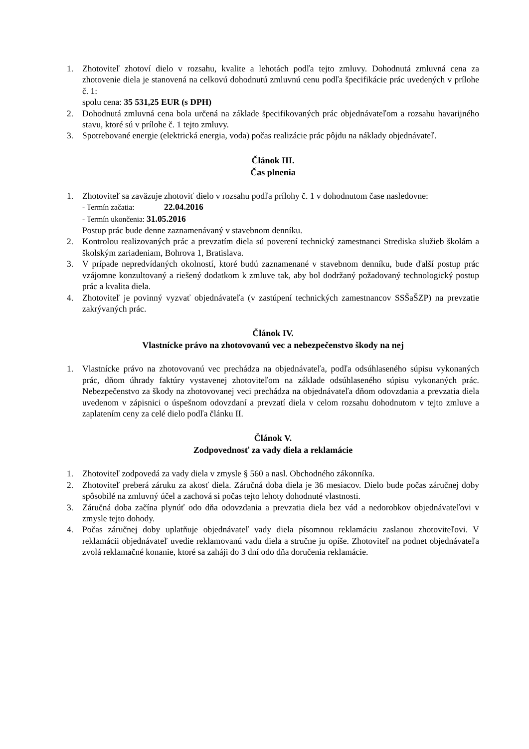1. Zhotoviteľ zhotoví dielo v rozsahu, kvalite a lehotách podľa tejto zmluvy. Dohodnutá zmluvná cena za zhotovenie diela je stanovená na celkovú dohodnutú zmluvnú cenu podľa špecifikácie prác uvedených v prílohe č. 1:
spolu cena: 35 531,25 EUR (s DPH)
2. Dohodnutá zmluvná cena bola určená na základe špecifikovaných prác objednávateľom a rozsahu havarijného stavu, ktoré sú v prílohe č. 1 tejto zmluvy.
3. Spotrebované energie (elektrická energia, voda) počas realizácie prác pôjdu na náklady objednávateľ.
Článok III.
Čas plnenia
1. Zhotoviteľ sa zaväzuje zhotoviť dielo v rozsahu podľa prílohy č. 1 v dohodnutom čase nasledovne:
- Termín začatia: 22.04.2016
- Termín ukončenia: 31.05.2016
Postup prác bude denne zaznamenávaný v stavebnom denníku.
2. Kontrolou realizovaných prác a prevzatím diela sú poverení technický zamestnanci Strediska služieb školám a školským zariadeniam, Bohrova 1, Bratislava.
3. V prípade nepredvídaných okolností, ktoré budú zaznamenané v stavebnom denníku, bude ďalší postup prác vzájomne konzultovaný a riešený dodatkom k zmluve tak, aby bol dodržaný požadovaný technologický postup prác a kvalita diela.
4. Zhotoviteľ je povinný vyzvať objednávateľa (v zastúpení technických zamestnancov SSŠaŠZP) na prevzatie zakrývaných prác.
Článok IV.
Vlastnícke právo na zhotovovanú vec a nebezpečenstvo škody na nej
1. Vlastnícke právo na zhotovovanú vec prechádza na objednávateľa, podľa odsúhlaseného súpisu vykonaných prác, dňom úhrady faktúry vystavenej zhotoviteľom na základe odsúhlaseného súpisu vykonaných prác. Nebezpečenstvo za škody na zhotovovanej veci prechádza na objednávateľa dňom odovzdania a prevzatia diela uvedenom v zápisnici o úspešnom odovzdaní a prevzatí diela v celom rozsahu dohodnutom v tejto zmluve a zaplatením ceny za celé dielo podľa článku II.
Článok V.
Zodpovednosť za vady diela a reklamácie
1. Zhotoviteľ zodpovedá za vady diela v zmysle § 560 a nasl. Obchodného zákonníka.
2. Zhotoviteľ preberá záruku za akosť diela. Záručná doba diela je 36 mesiacov. Dielo bude počas záručnej doby spôsobilé na zmluvný účel a zachová si počas tejto lehoty dohodnuté vlastnosti.
3. Záručná doba začína plynúť odo dňa odovzdania a prevzatia diela bez vád a nedorobkov objednávateľovi v zmysle tejto dohody.
4. Počas záručnej doby uplatňuje objednávateľ vady diela písomnou reklamáciu zaslanou zhotoviteľovi. V reklamácii objednávateľ uvedie reklamovanú vadu diela a stručne ju opíše. Zhotoviteľ na podnet objednávateľa zvolá reklamačné konanie, ktoré sa zaháji do 3 dní odo dňa doručenia reklamácie.